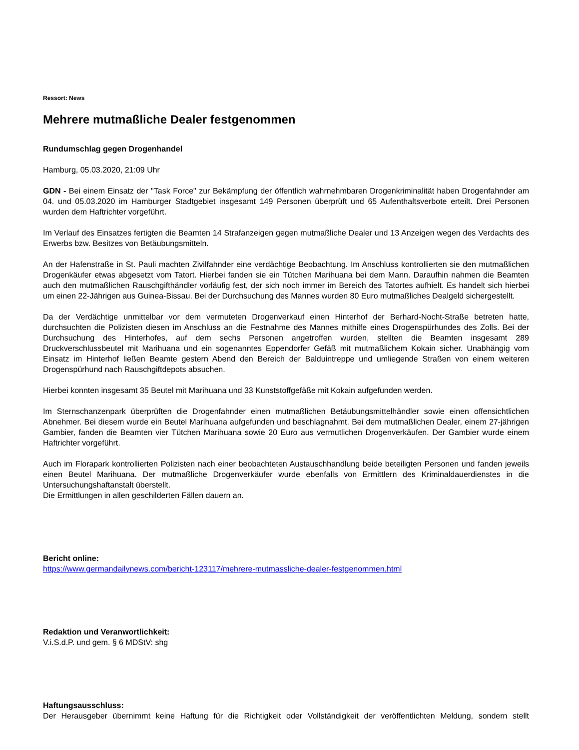Ressort: News
Mehrere mutmaßliche Dealer festgenommen
Rundumschlag gegen Drogenhandel
Hamburg, 05.03.2020, 21:09 Uhr
GDN - Bei einem Einsatz der "Task Force" zur Bekämpfung der öffentlich wahrnehmbaren Drogenkriminalität haben Drogenfahnder am 04. und 05.03.2020 im Hamburger Stadtgebiet insgesamt 149 Personen überprüft und 65 Aufenthaltsverbote erteilt. Drei Personen wurden dem Haftrichter vorgeführt.
Im Verlauf des Einsatzes fertigten die Beamten 14 Strafanzeigen gegen mutmaßliche Dealer und 13 Anzeigen wegen des Verdachts des Erwerbs bzw. Besitzes von Betäubungsmitteln.
An der Hafenstraße in St. Pauli machten Zivilfahnder eine verdächtige Beobachtung. Im Anschluss kontrollierten sie den mutmaßlichen Drogenkäufer etwas abgesetzt vom Tatort. Hierbei fanden sie ein Tütchen Marihuana bei dem Mann. Daraufhin nahmen die Beamten auch den mutmaßlichen Rauschgifthändler vorläufig fest, der sich noch immer im Bereich des Tatortes aufhielt. Es handelt sich hierbei um einen 22-Jährigen aus Guinea-Bissau. Bei der Durchsuchung des Mannes wurden 80 Euro mutmaßliches Dealgeld sichergestellt.
Da der Verdächtige unmittelbar vor dem vermuteten Drogenverkauf einen Hinterhof der Berhard-Nocht-Straße betreten hatte, durchsuchten die Polizisten diesen im Anschluss an die Festnahme des Mannes mithilfe eines Drogenspürhundes des Zolls. Bei der Durchsuchung des Hinterhofes, auf dem sechs Personen angetroffen wurden, stellten die Beamten insgesamt 289 Druckverschlussbeutel mit Marihuana und ein sogenanntes Eppendorfer Gefäß mit mutmaßlichem Kokain sicher. Unabhängig vom Einsatz im Hinterhof ließen Beamte gestern Abend den Bereich der Balduintreppe und umliegende Straßen von einem weiteren Drogenspürhund nach Rauschgiftdepots absuchen.
Hierbei konnten insgesamt 35 Beutel mit Marihuana und 33 Kunststoffgefäße mit Kokain aufgefunden werden.
Im Sternschanzenpark überprüften die Drogenfahnder einen mutmaßlichen Betäubungsmittelhändler sowie einen offensichtlichen Abnehmer. Bei diesem wurde ein Beutel Marihuana aufgefunden und beschlagnahmt. Bei dem mutmaßlichen Dealer, einem 27-jährigen Gambier, fanden die Beamten vier Tütchen Marihuana sowie 20 Euro aus vermutlichen Drogenverkäufen. Der Gambier wurde einem Haftrichter vorgeführt.
Auch im Florapark kontrollierten Polizisten nach einer beobachteten Austauschhandlung beide beteiligten Personen und fanden jeweils einen Beutel Marihuana. Der mutmaßliche Drogenverkäufer wurde ebenfalls von Ermittlern des Kriminaldauerdienstes in die Untersuchungshaftanstalt überstellt.
Die Ermittlungen in allen geschilderten Fällen dauern an.
Bericht online:
https://www.germandailynews.com/bericht-123117/mehrere-mutmassliche-dealer-festgenommen.html
Redaktion und Veranwortlichkeit:
V.i.S.d.P. und gem. § 6 MDStV: shg
Haftungsausschluss:
Der Herausgeber übernimmt keine Haftung für die Richtigkeit oder Vollständigkeit der veröffentlichten Meldung, sondern stellt